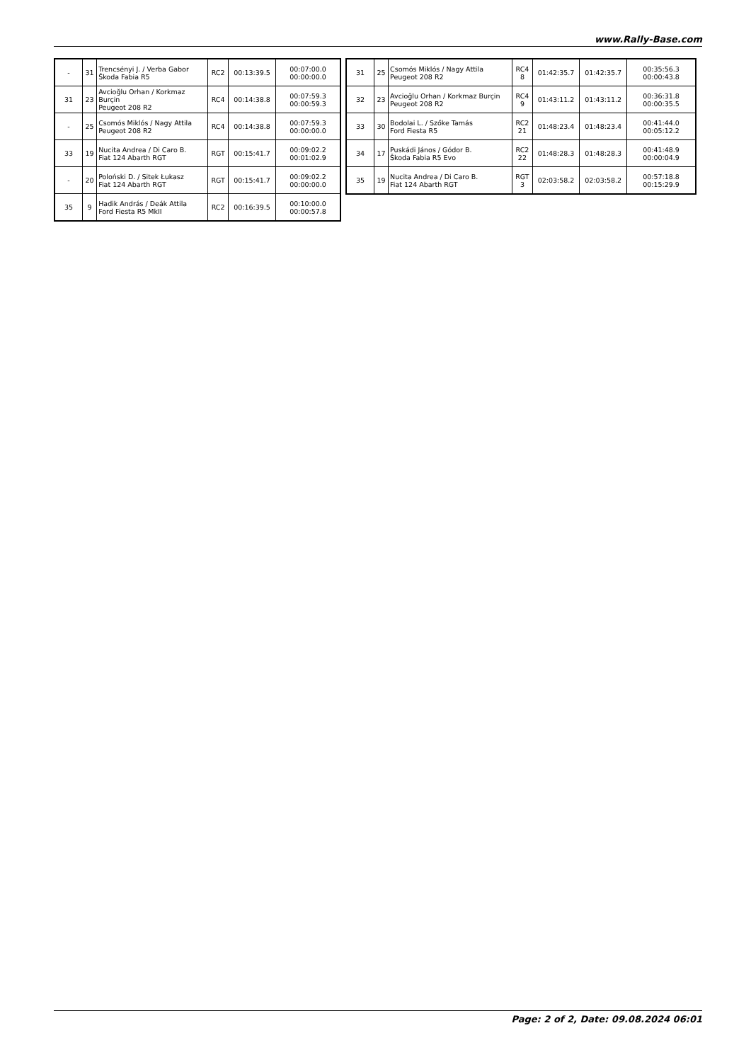www.Rally-Base.com
| - | 31 | Trencsényi J. / Verba Gabor Škoda Fabia R5 | RC2 | 00:13:39.5 | 00:07:00.0 00:00:00.0 |
| 31 | 23 | Avcioğlu Orhan / Korkmaz Burçin Peugeot 208 R2 | RC4 | 00:14:38.8 | 00:07:59.3 00:00:59.3 |
| - | 25 | Csomós Miklós / Nagy Attila Peugeot 208 R2 | RC4 | 00:14:38.8 | 00:07:59.3 00:00:00.0 |
| 33 | 19 | Nucita Andrea / Di Caro B. Fiat 124 Abarth RGT | RGT | 00:15:41.7 | 00:09:02.2 00:01:02.9 |
| - | 20 | Poloński D. / Sitek Łukasz Fiat 124 Abarth RGT | RGT | 00:15:41.7 | 00:09:02.2 00:00:00.0 |
| 35 | 9 | Hadik András / Deák Attila Ford Fiesta R5 MkII | RC2 | 00:16:39.5 | 00:10:00.0 00:00:57.8 |
| 31 | 25 | Csomós Miklós / Nagy Attila Peugeot 208 R2 | RC4 8 | 01:42:35.7 | 01:42:35.7 | 00:35:56.3 00:00:43.8 |
| 32 | 23 | Avcioğlu Orhan / Korkmaz Burçin Peugeot 208 R2 | RC4 9 | 01:43:11.2 | 01:43:11.2 | 00:36:31.8 00:00:35.5 |
| 33 | 30 | Bodolai L. / Szőke Tamás Ford Fiesta R5 | RC2 21 | 01:48:23.4 | 01:48:23.4 | 00:41:44.0 00:05:12.2 |
| 34 | 17 | Puskádi János / Gódor B. Škoda Fabia R5 Evo | RC2 22 | 01:48:28.3 | 01:48:28.3 | 00:41:48.9 00:00:04.9 |
| 35 | 19 | Nucita Andrea / Di Caro B. Fiat 124 Abarth RGT | RGT 3 | 02:03:58.2 | 02:03:58.2 | 00:57:18.8 00:15:29.9 |
Page: 2 of 2, Date: 09.08.2024 06:01